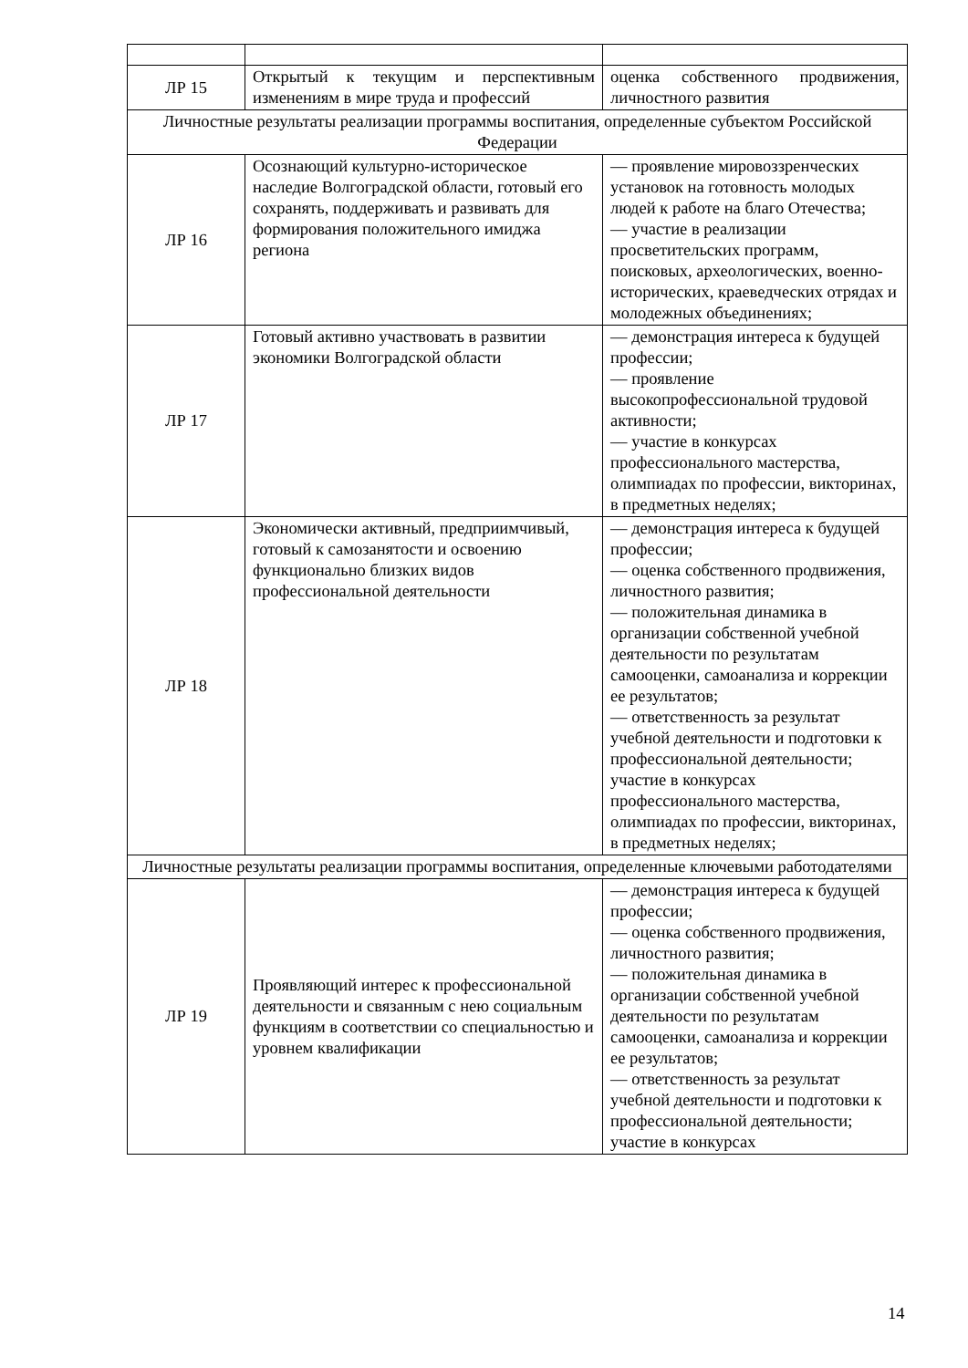| ЛР 15 | Открытый к текущим и перспективным изменениям в мире труда и профессий | оценка собственного продвижения, личностного развития |
| Личностные результаты реализации программы воспитания, определенные субъектом Российской Федерации | | |
| ЛР 16 | Осознающий культурно-историческое наследие Волгоградской области, готовый его сохранять, поддерживать и развивать для формирования положительного имиджа региона | — проявление мировоззренческих установок на готовность молодых людей к работе на благо Отечества; — участие в реализации просветительских программ, поисковых, археологических, военно-исторических, краеведческих отрядах и молодежных объединениях; |
| ЛР 17 | Готовый активно участвовать в развитии экономики Волгоградской области | — демонстрация интереса к будущей профессии; — проявление высокопрофессиональной трудовой активности; — участие в конкурсах профессионального мастерства, олимпиадах по профессии, викторинах, в предметных неделях; |
| ЛР 18 | Экономически активный, предприимчивый, готовый к самозанятости и освоению функционально близких видов профессиональной деятельности | — демонстрация интереса к будущей профессии; — оценка собственного продвижения, личностного развития; — положительная динамика в организации собственной учебной деятельности по результатам самооценки, самоанализа и коррекции ее результатов; — ответственность за результат учебной деятельности и подготовки к профессиональной деятельности; участие в конкурсах профессионального мастерства, олимпиадах по профессии, викторинах, в предметных неделях; |
| Личностные результаты реализации программы воспитания, определенные ключевыми работодателями | | |
| ЛР 19 | Проявляющий интерес к профессиональной деятельности и связанным с нею социальным функциям в соответствии со специальностью и уровнем квалификации | — демонстрация интереса к будущей профессии; — оценка собственного продвижения, личностного развития; — положительная динамика в организации собственной учебной деятельности по результатам самооценки, самоанализа и коррекции ее результатов; — ответственность за результат учебной деятельности и подготовки к профессиональной деятельности; участие в конкурсах |
14